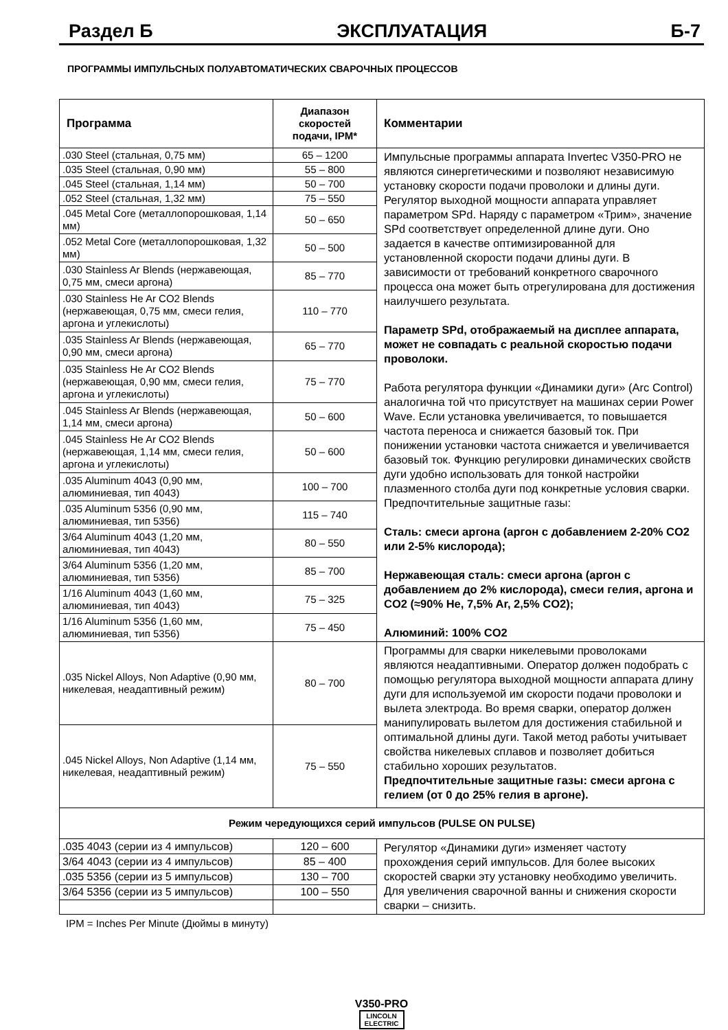Раздел Б ЭКСПЛУАТАЦИЯ Б-7
ПРОГРАММЫ ИМПУЛЬСНЫХ ПОЛУАВТОМАТИЧЕСКИХ СВАРОЧНЫХ ПРОЦЕССОВ
| Программа | Диапазон скоростей подачи, IPM* | Комментарии |
| --- | --- | --- |
| .030 Steel (стальная, 0,75 мм) | 65 – 1200 | Импульсные программы аппарата Invertec V350-PRO не являются синергетическими и позволяют независимую установку скорости подачи проволоки и длины дуги. Регулятор выходной мощности аппарата управляет параметром SPd. Наряду с параметром «Трим», значение SPd соответствует определенной длине дуги. Оно задается в качестве оптимизированной для установленной скорости подачи длины дуги. В зависимости от требований конкретного сварочного процесса она может быть отрегулирована для достижения наилучшего результата. Параметр SPd, отображаемый на дисплее аппарата, может не совпадать с реальной скоростью подачи проволоки. Работа регулятора функции «Динамики дуги» (Arc Control) аналогична той что присутствует на машинах серии Power Wave. Если установка увеличивается, то повышается частота переноса и снижается базовый ток. При понижении установки частота снижается и увеличивается базовый ток. Функцию регулировки динамических свойств дуги удобно использовать для тонкой настройки плазменного столба дуги под конкретные условия сварки. Предпочтительные защитные газы: Сталь: смеси аргона (аргон с добавлением 2-20% CO2 или 2-5% кислорода); Нержавеющая сталь: смеси аргона (аргон с добавлением до 2% кислорода), смеси гелия, аргона и CO2 (≈90% He, 7,5% Ar, 2,5% CO2); Алюминий: 100% CO2 |
| .035 Steel (стальная, 0,90 мм) | 55 – 800 | |
| .045 Steel (стальная, 1,14 мм) | 50 – 700 | |
| .052 Steel (стальная, 1,32 мм) | 75 – 550 | |
| .045 Metal Core (металлопорошковая, 1,14 мм) | 50 – 650 | |
| .052 Metal Core (металлопорошковая, 1,32 мм) | 50 – 500 | |
| .030 Stainless Ar Blends (нержавеющая, 0,75 мм, смеси аргона) | 85 – 770 | |
| .030 Stainless He Ar CO2 Blends (нержавеющая, 0,75 мм, смеси гелия, аргона и углекислоты) | 110 – 770 | |
| .035 Stainless Ar Blends (нержавеющая, 0,90 мм, смеси аргона) | 65 – 770 | |
| .035 Stainless He Ar CO2 Blends (нержавеющая, 0,90 мм, смеси гелия, аргона и углекислоты) | 75 – 770 | |
| .045 Stainless Ar Blends (нержавеющая, 1,14 мм, смеси аргона) | 50 – 600 | |
| .045 Stainless He Ar CO2 Blends (нержавеющая, 1,14 мм, смеси гелия, аргона и углекислоты) | 50 – 600 | |
| .035 Aluminum 4043 (0,90 мм, алюминиевая, тип 4043) | 100 – 700 | |
| .035 Aluminum 5356 (0,90 мм, алюминиевая, тип 5356) | 115 – 740 | |
| 3/64 Aluminum 4043 (1,20 мм, алюминиевая, тип 4043) | 80 – 550 | |
| 3/64 Aluminum 5356 (1,20 мм, алюминиевая, тип 5356) | 85 – 700 | |
| 1/16 Aluminum 4043 (1,60 мм, алюминиевая, тип 4043) | 75 – 325 | |
| 1/16 Aluminum 5356 (1,60 мм, алюминиевая, тип 5356) | 75 – 450 | |
| .035 Nickel Alloys, Non Adaptive (0,90 мм, никелевая, неадаптивный режим) | 80 – 700 | Программы для сварки никелевыми проволоками являются неадаптивными. Оператор должен подобрать с помощью регулятора выходной мощности аппарата длину дуги для используемой им скорости подачи проволоки и вылета электрода. Во время сварки, оператор должен манипулировать вылетом для достижения стабильной и оптимальной длины дуги. Такой метод работы учитывает свойства никелевых сплавов и позволяет добиться стабильно хороших результатов. Предпочтительные защитные газы: смеси аргона с гелием (от 0 до 25% гелия в аргоне). |
| .045 Nickel Alloys, Non Adaptive (1,14 мм, никелевая, неадаптивный режим) | 75 – 550 | |
| Режим чередующихся серий импульсов (PULSE ON PULSE) | | |
| .035 4043 (серии из 4 импульсов) | 120 – 600 | Регулятор «Динамики дуги» изменяет частоту прохождения серий импульсов. Для более высоких скоростей сварки эту установку необходимо увеличить. Для увеличения сварочной ванны и снижения скорости сварки – снизить. |
| 3/64 4043 (серии из 4 импульсов) | 85 – 400 | |
| .035 5356 (серии из 5 импульсов) | 130 – 700 | |
| 3/64 5356 (серии из 5 импульсов) | 100 – 550 | |
IPM = Inches Per Minute (Дюймы в минуту)
V350-PRO
LINCOLN
ELECTRIC